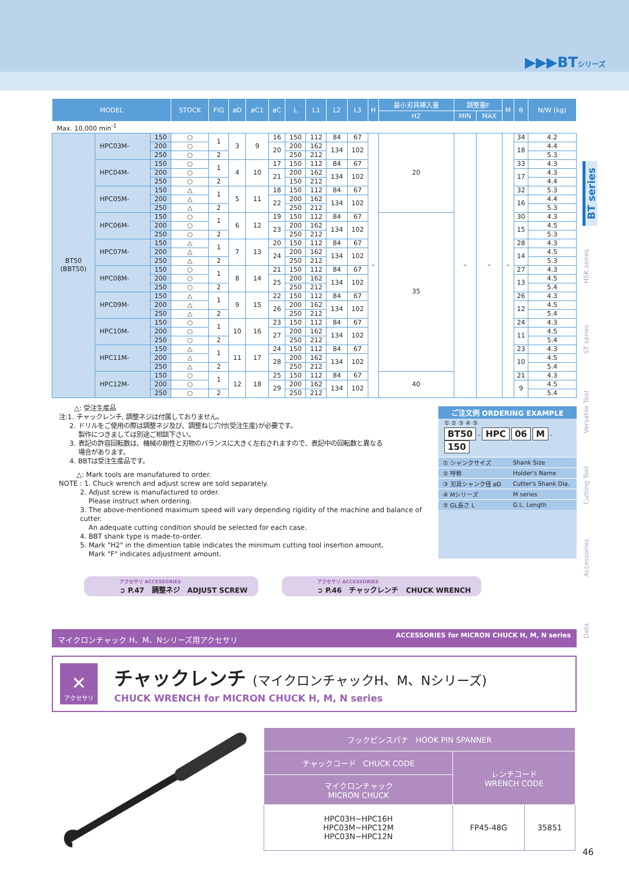▶▶▶BTシリーズ
| MODEL | | | STOCK | FIG | øD | øC1 | øC | L | L1 | L2 | L3 | H | 最小刃具挿入量 | 調整量F | | M | θ | N/W (kg) |
| --- | --- | --- | --- | --- | --- | --- | --- | --- | --- | --- | --- | --- | --- | --- | --- | --- | --- | --- |
| | | | | | | | | | | | | | H2 | MIN | MAX | | | |
| Max. 10,000 min<sup>-1</sup> | | | | | | | | | | | | | | | | | | |
| BT50 (BBT50) | HPC03M- | 150 | ○ | 1 | 3 | 9 | 16 | 150 | 112 | 84 | 67 | – | 20 | – | – | – | 34 | 4.2 |
| | | 200 | ○ | | | | 20 | 200 | 162 | 134 | 102 | | | | | | 18 | 4.4 |
| | | 250 | ○ | 2 | | | | 250 | 212 | | | | | | | | | 5.3 |
| | HPC04M- | 150 | ○ | 1 | 4 | 10 | 17 | 150 | 112 | 84 | 67 | | | | | | 33 | 4.3 |
| | | 200 | ○ | | | | 21 | 200 | 162 | 134 | 102 | | | | | | 17 | 4.3 |
| | | 250 | ○ | 2 | | | | 150 | 212 | | | | | | | | | 4.4 |
| | HPC05M- | 150 | △ | 1 | 5 | 11 | 18 | 150 | 112 | 84 | 67 | | | | | | 32 | 5.3 |
| | | 200 | △ | | | | 22 | 200 | 162 | 134 | 102 | | | | | | 16 | 4.4 |
| | | 250 | △ | 2 | | | | 250 | 212 | | | | | | | | | 5.3 |
| | HPC06M- | 150 | ○ | 1 | 6 | 12 | 19 | 150 | 112 | 84 | 67 | | 35 | | | | 30 | 4.3 |
| | | 200 | ○ | | | | 23 | 200 | 162 | 134 | 102 | | | | | | 15 | 4.5 |
| | | 250 | ○ | 2 | | | | 250 | 212 | | | | | | | | | 5.3 |
| | HPC07M- | 150 | △ | 1 | 7 | 13 | 20 | 150 | 112 | 84 | 67 | | | | | | 28 | 4.3 |
| | | 200 | △ | | | | 24 | 200 | 162 | 134 | 102 | | | | | | 14 | 4.5 |
| | | 250 | △ | 2 | | | | 250 | 212 | | | | | | | | | 5.3 |
| | HPC08M- | 150 | ○ | 1 | 8 | 14 | 21 | 150 | 112 | 84 | 67 | | | | | | 27 | 4.3 |
| | | 200 | ○ | | | | 25 | 200 | 162 | 134 | 102 | | | | | | 13 | 4.5 |
| | | 250 | ○ | 2 | | | | 250 | 212 | | | | | | | | | 5.4 |
| | HPC09M- | 150 | △ | 1 | 9 | 15 | 22 | 150 | 112 | 84 | 67 | | | | | | 26 | 4.3 |
| | | 200 | △ | | | | 26 | 200 | 162 | 134 | 102 | | | | | | 12 | 4.5 |
| | | 250 | △ | 2 | | | | 250 | 212 | | | | | | | | | 5.4 |
| | HPC10M- | 150 | ○ | 1 | 10 | 16 | 23 | 150 | 112 | 84 | 67 | | | | | | 24 | 4.3 |
| | | 200 | ○ | | | | 27 | 200 | 162 | 134 | 102 | | | | | | 11 | 4.5 |
| | | 250 | ○ | 2 | | | | 250 | 212 | | | | | | | | | 5.4 |
| | HPC11M- | 150 | △ | 1 | 11 | 17 | 24 | 150 | 112 | 84 | 67 | | | | | | 23 | 4.3 |
| | | 200 | △ | | | | 28 | 200 | 162 | 134 | 102 | | | | | | 10 | 4.5 |
| | | 250 | △ | 2 | | | | 250 | 212 | | | | | | | | | 5.4 |
| | HPC12M- | 150 | ○ | 1 | 12 | 18 | 25 | 150 | 112 | 84 | 67 | | 40 | | | | 21 | 4.3 |
| | | 200 | ○ | | | | 29 | 200 | 162 | 134 | 102 | | | | | | 9 | 4.5 |
| | | 250 | ○ | 2 | | | | 250 | 212 | | | | | | | | | 5.4 |
△: 受注生産品
注:1. チャックレンチ, 調整ネジは付属しておりません。
2. ドリルをご使用の際は調整ネジ及び、調整ねじ穴付(受注生産)が必要です。
製作につきましては別途ご相談下さい。
3. 表記の許容回転数は、機械の剛性と刃物のバランスに大きく左右されますので、表記中の回転数と異なる
場合があります。
4. BBTは受注生産品です。
△: Mark tools are manufatured to order.
NOTE : 1. Chuck wrench and adjust screw are sold separately.
2. Adjust screw is manufactured to order.
Please instruct when ordering.
3. The above-mentioned maximum speed will vary depending rigidity of the machine and balance of cutter.
An adequate cutting condition should be selected for each case.
4. BBT shank type is made-to-order.
5. Mark "H2" in the dimention table indicates the minimum cutting tool insertion amount,
Mark "F" indicates adjustment amount.
ご注文例 ORDERING EXAMPLE
① ② ③ ④ ⑤
BT50 - HPC 06 M - 150
| ① シャンクサイズ | Shank Size |
| ② 呼称 | Holder's Name |
| ③ 刃具シャンク径 øD | Cutter's Shank Dia. |
| ④ Mシリーズ | M series |
| ⑤ GL長さ L | G.L. Length |
アクセサリ ACCESSORIES
➲ P.47 調整ネジ ADJUST SCREW
アクセサリ ACCESSORIES
➲ P.46 チャックレンチ CHUCK WRENCH
マイクロンチャック H、M、Nシリーズ用アクセサリ ACCESSORIES for MICRON CHUCK H, M, N series
✕
アクセサリ
チャックレンチ (マイクロンチャックH、M、Nシリーズ)
CHUCK WRENCH for MICRON CHUCK H, M, N series
| フックピンスパナ HOOK PIN SPANNER | | |
| --- | --- | --- |
| チャックコード CHUCK CODE | レンチコード WRENCH CODE | |
| マイクロンチャック MICRON CHUCK | | |
| HPC03H~HPC16H HPC03M~HPC12M HPC03N~HPC12N | FP45-48G | 35851 |
BT series
HSK series
ST series
Versatile Tool
Cutting Tool
Accessories
Data
46